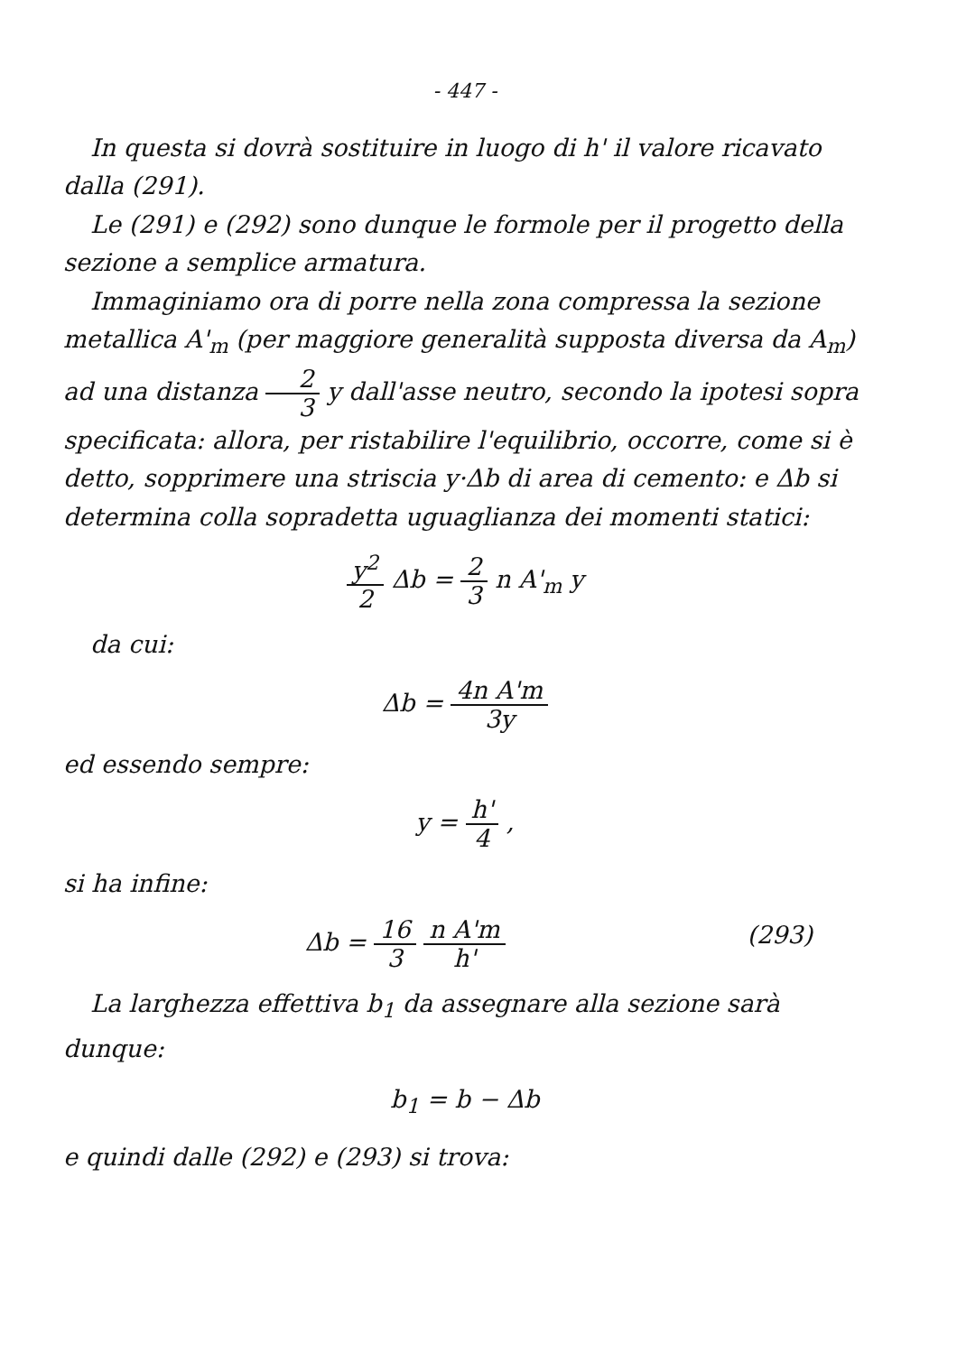- 447 -
In questa si dovrà sostituire in luogo di h' il valore ricavato dalla (291).
Le (291) e (292) sono dunque le formole per il progetto della sezione a semplice armatura.
Immaginiamo ora di porre nella zona compressa la sezione metallica A'<sub>m</sub> (per maggiore generalità supposta diversa da A<sub>m</sub>) ad una distanza 2 3 y dall'asse neutro, secondo la ipotesi sopra specificata: allora, per ristabilire l'equilibrio, occorre, come si è detto, sopprimere una striscia y·Δb di area di cemento: e Δb si determina colla sopradetta uguaglianza dei momenti statici:
y<sup>2</sup> 2 Δb = 2 3 n A'<sub>m</sub> y
da cui:
Δb = 4n A'm 3y
ed essendo sempre:
y = h' 4 ,
si ha infine:
(293) Δb = 16 3 n A'm h'
La larghezza effettiva b<sub>1</sub> da assegnare alla sezione sarà dunque:
b<sub>1</sub> = b − Δb
e quindi dalle (292) e (293) si trova: